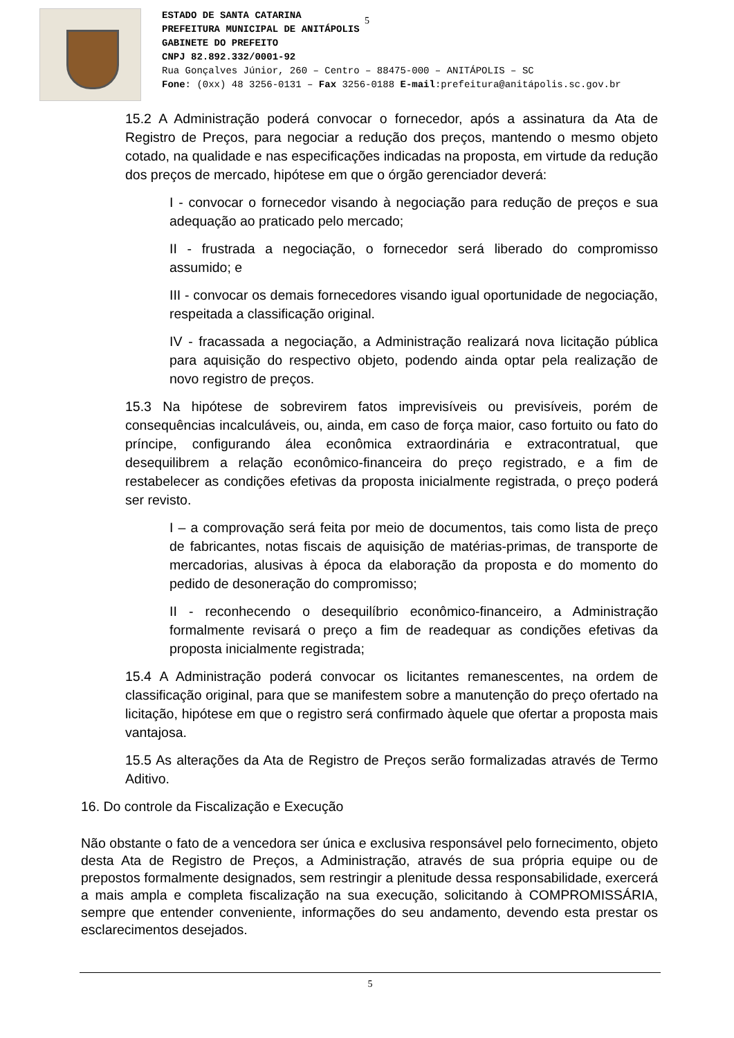ESTADO DE SANTA CATARINA
PREFEITURA MUNICIPAL DE ANITÁPOLIS
GABINETE DO PREFEITO
CNPJ 82.892.332/0001-92
Rua Gonçalves Júnior, 260 – Centro – 88475-000 – ANITÁPOLIS – SC
Fone: (0xx) 48 3256-0131 – Fax 3256-0188 E-mail:prefeitura@anitápolis.sc.gov.br
5
15.2 A Administração poderá convocar o fornecedor, após a assinatura da Ata de Registro de Preços, para negociar a redução dos preços, mantendo o mesmo objeto cotado, na qualidade e nas especificações indicadas na proposta, em virtude da redução dos preços de mercado, hipótese em que o órgão gerenciador deverá:
I - convocar o fornecedor visando à negociação para redução de preços e sua adequação ao praticado pelo mercado;
II - frustrada a negociação, o fornecedor será liberado do compromisso assumido; e
III - convocar os demais fornecedores visando igual oportunidade de negociação, respeitada a classificação original.
IV - fracassada a negociação, a Administração realizará nova licitação pública para aquisição do respectivo objeto, podendo ainda optar pela realização de novo registro de preços.
15.3 Na hipótese de sobrevirem fatos imprevisíveis ou previsíveis, porém de consequências incalculáveis, ou, ainda, em caso de força maior, caso fortuito ou fato do príncipe, configurando álea econômica extraordinária e extracontratual, que desequilibrem a relação econômico-financeira do preço registrado, e a fim de restabelecer as condições efetivas da proposta inicialmente registrada, o preço poderá ser revisto.
I – a comprovação será feita por meio de documentos, tais como lista de preço de fabricantes, notas fiscais de aquisição de matérias-primas, de transporte de mercadorias, alusivas à época da elaboração da proposta e do momento do pedido de desoneração do compromisso;
II - reconhecendo o desequilíbrio econômico-financeiro, a Administração formalmente revisará o preço a fim de readequar as condições efetivas da proposta inicialmente registrada;
15.4 A Administração poderá convocar os licitantes remanescentes, na ordem de classificação original, para que se manifestem sobre a manutenção do preço ofertado na licitação, hipótese em que o registro será confirmado àquele que ofertar a proposta mais vantajosa.
15.5 As alterações da Ata de Registro de Preços serão formalizadas através de Termo Aditivo.
16. Do controle da Fiscalização e Execução
Não obstante o fato de a vencedora ser única e exclusiva responsável pelo fornecimento, objeto desta Ata de Registro de Preços, a Administração, através de sua própria equipe ou de prepostos formalmente designados, sem restringir a plenitude dessa responsabilidade, exercerá a mais ampla e completa fiscalização na sua execução, solicitando à COMPROMISSÁRIA, sempre que entender conveniente, informações do seu andamento, devendo esta prestar os esclarecimentos desejados.
5